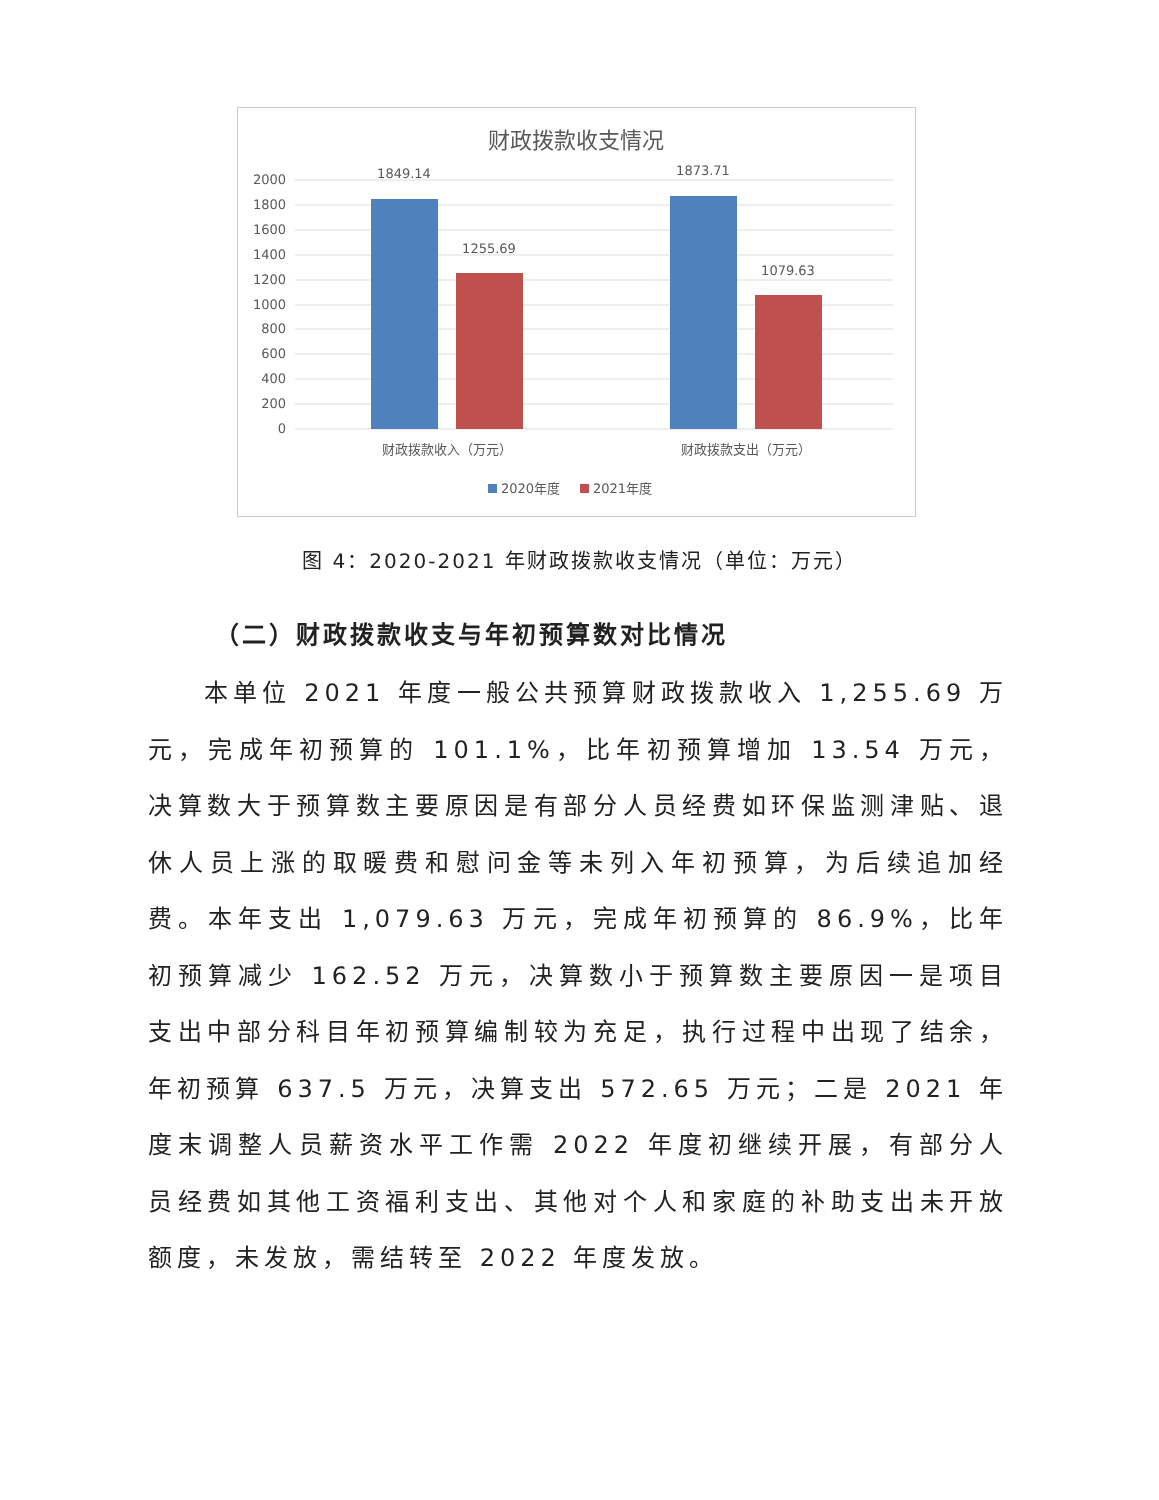财政拨款收支情况
2000
1800
1600
1400
1200
1000
800
600
400
200
0
1849.14
1255.69
1873.71
1079.63
财政拨款收入（万元）
财政拨款支出（万元）
2020年度
2021年度
图 4：2020-2021 年财政拨款收支情况（单位：万元）
（二）财政拨款收支与年初预算数对比情况
本单位 2021 年度一般公共预算财政拨款收入 1,255.69 万元，完成年初预算的 101.1%，比年初预算增加 13.54 万元，决算数大于预算数主要原因是有部分人员经费如环保监测津贴、退休人员上涨的取暖费和慰问金等未列入年初预算，为后续追加经费。本年支出 1,079.63 万元，完成年初预算的 86.9%，比年初预算减少 162.52 万元，决算数小于预算数主要原因一是项目支出中部分科目年初预算编制较为充足，执行过程中出现了结余，年初预算 637.5 万元，决算支出 572.65 万元；二是 2021 年度末调整人员薪资水平工作需 2022 年度初继续开展，有部分人员经费如其他工资福利支出、其他对个人和家庭的补助支出未开放额度，未发放，需结转至 2022 年度发放。